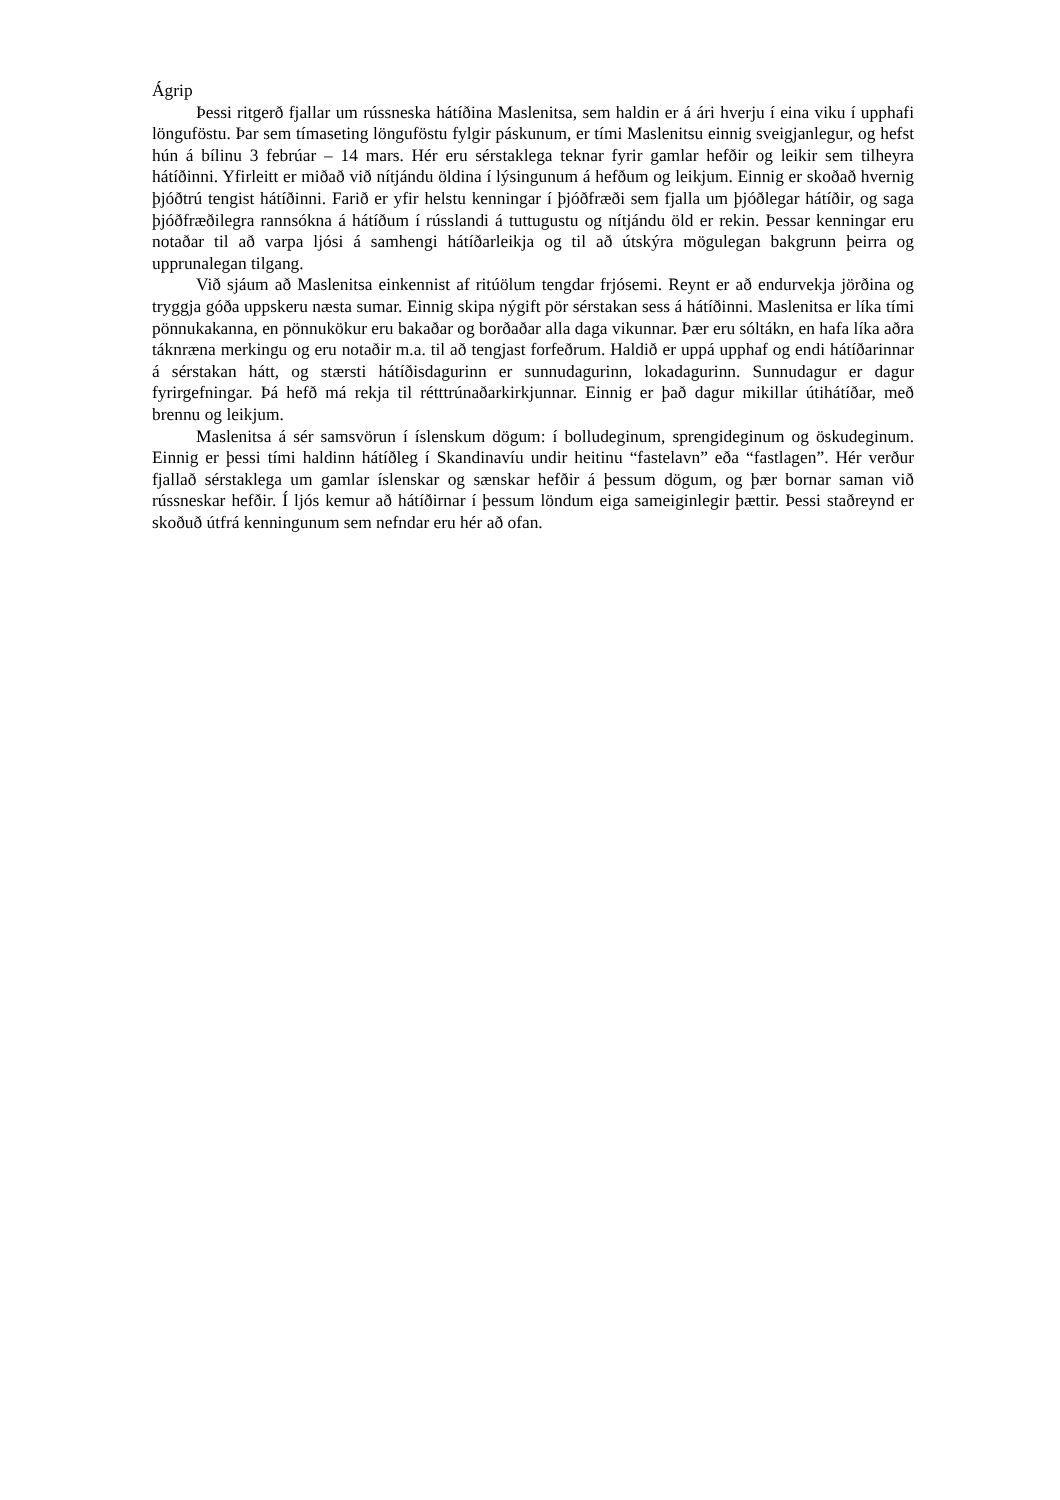Ágrip
Þessi ritgerð fjallar um rússneska hátíðina Maslenitsa, sem haldin er á ári hverju í eina viku í upphafi lönguföstu. Þar sem tímaseting lönguföstu fylgir páskunum, er tími Maslenitsu einnig sveigjanlegur, og hefst hún á bílinu 3 febrúar – 14 mars. Hér eru sérstaklega teknar fyrir gamlar hefðir og leikir sem tilheyra hátíðinni. Yfirleitt er miðað við nítjándu öldina í lýsingunum á hefðum og leikjum. Einnig er skoðað hvernig þjóðtrú tengist hátíðinni. Farið er yfir helstu kenningar í þjóðfræði sem fjalla um þjóðlegar hátíðir, og saga þjóðfræðilegra rannsókna á hátíðum í rússlandi á tuttugustu og nítjándu öld er rekin. Þessar kenningar eru notaðar til að varpa ljósi á samhengi hátíðarleikja og til að útskýra mögulegan bakgrunn þeirra og upprunalegan tilgang.
Við sjáum að Maslenitsa einkennist af ritúölum tengdar frjósemi. Reynt er að endurvekja jörðina og tryggja góða uppskeru næsta sumar. Einnig skipa nýgift pör sérstakan sess á hátíðinni. Maslenitsa er líka tími pönnukakanna, en pönnukökur eru bakaðar og borðaðar alla daga vikunnar. Þær eru sóltákn, en hafa líka aðra táknræna merkingu og eru notaðir m.a. til að tengjast forfeðrum. Haldið er uppá upphaf og endi hátíðarinnar á sérstakan hátt, og stærsti hátíðisdagurinn er sunnudagurinn, lokadagurinn. Sunnudagur er dagur fyrirgefningar. Þá hefð má rekja til rétttrúnaðarkirkjunnar. Einnig er það dagur mikillar útihátíðar, með brennu og leikjum.
Maslenitsa á sér samsvörun í íslenskum dögum: í bolludeginum, sprengideginum og öskudeginum. Einnig er þessi tími haldinn hátíðleg í Skandinavíu undir heitinu “fastelavn” eða “fastlagen”. Hér verður fjallað sérstaklega um gamlar íslenskar og sænskar hefðir á þessum dögum, og þær bornar saman við rússneskar hefðir. Í ljós kemur að hátíðirnar í þessum löndum eiga sameiginlegir þættir. Þessi staðreynd er skoðuð útfrá kenningunum sem nefndar eru hér að ofan.